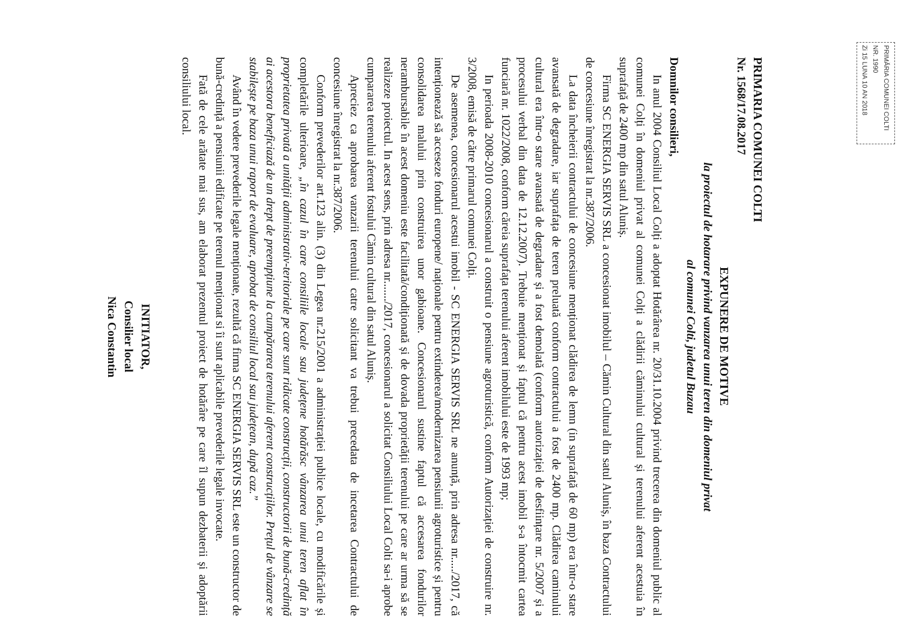PRIMĂRIA COMUNEI COLTI
NR. 1990
Zi 15 LUNA 10 AN 2018
PRIMARIA COMUNEI COLTI
Nr. 1568/17.08.2017
EXPUNERE DE MOTIVE
la proiectul de hotarare privind vanzarea unui teren din domeniul privat
al comunei Colti, judetul Buzau
Domnilor consilieri,
In anul 2004 Consiliul Local Colți a adoptat Hotărârea nr. 20/31.10.2004 privind trecerea din domeniul public al comunei Colți în domeniul privat al comunei Colți a clădirii căminului cultural și terenului aferent acestuia în suprafață de 2400 mp din satul Aluniș.
Firma SC ENERGIA SERVIS SRL a concesionat imobilul – Cămin Cultural din satul Aluniș, în baza Contractului de concesiune înregistrat la nr.387/2006.
La data încheierii contractului de concesiune menționat clădirea de lemn (in suprafață de 60 mp) era într-o stare avansată de degradare, iar suprafața de teren preluată conform contractului a fost de 2400 mp. Clădirea caminului cultural era într-o stare avansată de degradare și a fost demolată (conform autorizației de desființare nr. 5/2007 și a procesului verbal din data de 12.12.2007). Trebuie menționat și faptul că pentru acest imobil s-a întocmit cartea funciară nr. 1022/2008, conform căreia suprafața terenului aferent imobilului este de 1993 mp;
In perioada 2008-2010 concesionarul a construit o pensiune agroturistică, conform Autorizației de construire nr. 3/2008, emisă de către primarul comunei Colți.
De asemenea, concesionarul acestui imobil - SC ENERGIA SERVIS SRL ne anunță, prin adresa nr...../2017, că intenționează să acceseze fonduri europene/ naționale pentru extinderea/modernizarea pensiunii agroturistice și pentru consolidarea malului prin construirea unor gabioane. Concesionarul sustine faptul că accesarea fondurilor nerambursabile în acest domeniu este facilitată/condiționată și de dovada proprietății terenului pe care ar urma să se realizeze proiectul. In acest sens, prin adresa nr......./2017, concesionarul a solicitat Consiliului Local Colti sa-i aprobe cumpararea terenului aferent fostului Cămin cultural din satul Aluniș.
Apreciez ca aprobarea vanzarii terenului catre solicitant va trebui precedata de incetarea Contractului de concesiune înregistrat la nr.387/2006.
Conform prevederilor art.123 alin. (3) din Legea nr.215/2001 a administrației publice locale, cu modificările și completările ulterioare, „în cazul în care consiliile locale sau județene hotărăsc vânzarea unui teren aflat în proprietatea privată a unității administrativ-teritoriale pe care sunt ridicate construcții, constructorii de bună-credință ai acestora beneficiază de un drept de preempțiune la cumpărarea terenului aferent construcțiilor. Prețul de vânzare se stabilește pe baza unui raport de evaluare, aprobat de consiliul local sau județean, după caz.”
Având în vedere prevederile legale menționate, rezultă că firma SC ENERGIA SERVIS SRL este un constructor de bună-credință a pensiunii edificate pe terenul menționat si îi sunt aplicabile prevederile legale invocate.
Fată de cele arătate mai sus, am elaborat prezentul proiect de hotărâre pe care îl supun dezbaterii și adoptării consiliului local.
INITIATOR,
Consilier local
Nica Constantin